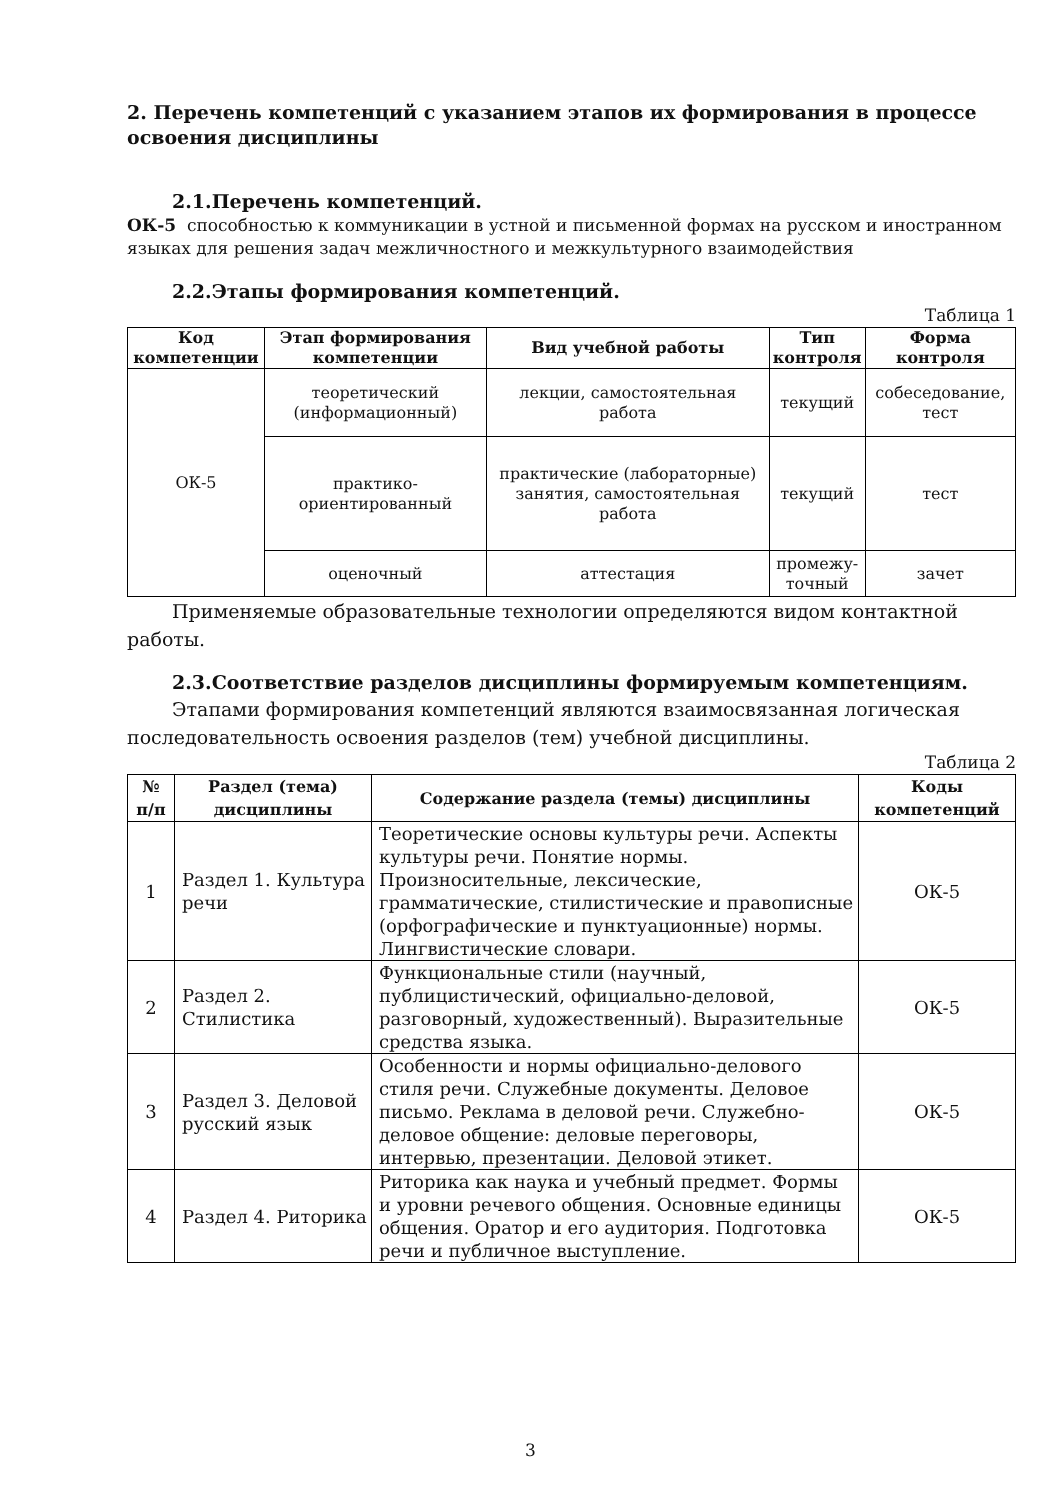2. Перечень компетенций с указанием этапов их формирования в процессе освоения дисциплины
2.1.Перечень компетенций.
ОК-5 способностью к коммуникации в устной и письменной формах на русском и иностранном языках для решения задач межличностного и межкультурного взаимодействия
2.2.Этапы формирования компетенций.
Таблица 1
| Код компетенции | Этап формирования компетенции | Вид учебной работы | Тип контроля | Форма контроля |
| --- | --- | --- | --- | --- |
| ОК-5 | теоретический (информационный) | лекции, самостоятельная работа | текущий | собеседование, тест |
| | практико-ориентированный | практические (лабораторные) занятия, самостоятельная работа | текущий | тест |
| | оценочный | аттестация | промежу-точный | зачет |
Применяемые образовательные технологии определяются видом контактной работы.
2.3.Соответствие разделов дисциплины формируемым компетенциям.
Этапами формирования компетенций являются взаимосвязанная логическая последовательность освоения разделов (тем) учебной дисциплины.
Таблица 2
| № п/п | Раздел (тема) дисциплины | Содержание раздела (темы) дисциплины | Коды компетенций |
| --- | --- | --- | --- |
| 1 | Раздел 1. Культура речи | Теоретические основы культуры речи. Аспекты культуры речи. Понятие нормы. Произносительные, лексические, грамматические, стилистические и правописные (орфографические и пунктуационные) нормы. Лингвистические словари. | ОК-5 |
| 2 | Раздел 2. Стилистика | Функциональные стили (научный, публицистический, официально-деловой, разговорный, художественный). Выразительные средства языка. | ОК-5 |
| 3 | Раздел 3. Деловой русский язык | Особенности и нормы официально-делового стиля речи. Служебные документы. Деловое письмо. Реклама в деловой речи. Служебно-деловое общение: деловые переговоры, интервью, презентации. Деловой этикет. | ОК-5 |
| 4 | Раздел 4. Риторика | Риторика как наука и учебный предмет. Формы и уровни речевого общения. Основные единицы общения. Оратор и его аудитория. Подготовка речи и публичное выступление. | ОК-5 |
3